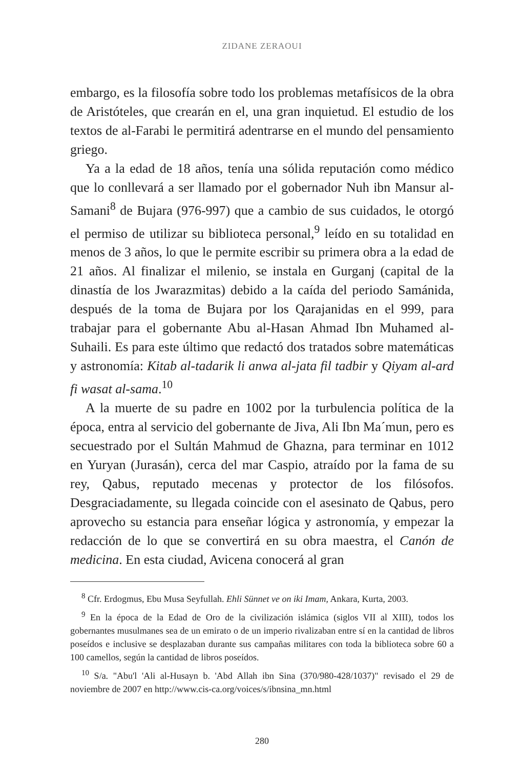ZIDANE ZERAOUI
embargo, es la filosofía sobre todo los problemas metafísicos de la obra de Aristóteles, que crearán en el, una gran inquietud. El estudio de los textos de al-Farabi le permitirá adentrarse en el mundo del pensamiento griego.
Ya a la edad de 18 años, tenía una sólida reputación como médico que lo conllevará a ser llamado por el gobernador Nuh ibn Mansur al-Samani<sup>8</sup> de Bujara (976-997) que a cambio de sus cuidados, le otorgó el permiso de utilizar su biblioteca personal,<sup>9</sup> leído en su totalidad en menos de 3 años, lo que le permite escribir su primera obra a la edad de 21 años. Al finalizar el milenio, se instala en Gurganj (capital de la dinastía de los Jwarazmitas) debido a la caída del periodo Samánida, después de la toma de Bujara por los Qarajanidas en el 999, para trabajar para el gobernante Abu al-Hasan Ahmad Ibn Muhamed al-Suhaili. Es para este último que redactó dos tratados sobre matemáticas y astronomía: Kitab al-tadarik li anwa al-jata fil tadbir y Qiyam al-ard fi wasat al-sama.<sup>10</sup>
A la muerte de su padre en 1002 por la turbulencia política de la época, entra al servicio del gobernante de Jiva, Ali Ibn Ma´mun, pero es secuestrado por el Sultán Mahmud de Ghazna, para terminar en 1012 en Yuryan (Jurasán), cerca del mar Caspio, atraído por la fama de su rey, Qabus, reputado mecenas y protector de los filósofos. Desgraciadamente, su llegada coincide con el asesinato de Qabus, pero aprovecho su estancia para enseñar lógica y astronomía, y empezar la redacción de lo que se convertirá en su obra maestra, el Canón de medicina. En esta ciudad, Avicena conocerá al gran
<sup>8</sup> Cfr. Erdogmus, Ebu Musa Seyfullah. Ehli Sünnet ve on iki Imam, Ankara, Kurta, 2003.
<sup>9</sup> En la época de la Edad de Oro de la civilización islámica (siglos VII al XIII), todos los gobernantes musulmanes sea de un emirato o de un imperio rivalizaban entre sí en la cantidad de libros poseídos e inclusive se desplazaban durante sus campañas militares con toda la biblioteca sobre 60 a 100 camellos, según la cantidad de libros poseídos.
<sup>10</sup> S/a. "Abu'l 'Ali al-Husayn b. 'Abd Allah ibn Sina (370/980-428/1037)" revisado el 29 de noviembre de 2007 en http://www.cis-ca.org/voices/s/ibnsina_mn.html
280